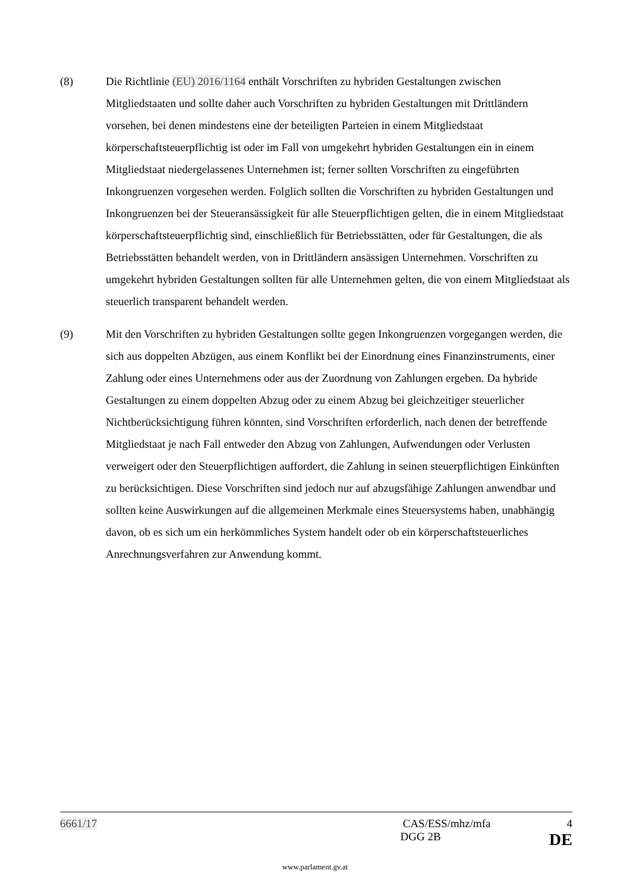(8) Die Richtlinie (EU) 2016/1164 enthält Vorschriften zu hybriden Gestaltungen zwischen Mitgliedstaaten und sollte daher auch Vorschriften zu hybriden Gestaltungen mit Drittländern vorsehen, bei denen mindestens eine der beteiligten Parteien in einem Mitgliedstaat körperschaftsteuerpflichtig ist oder im Fall von umgekehrt hybriden Gestaltungen ein in einem Mitgliedstaat niedergelassenes Unternehmen ist; ferner sollten Vorschriften zu eingeführten Inkongruenzen vorgesehen werden. Folglich sollten die Vorschriften zu hybriden Gestaltungen und Inkongruenzen bei der Steueransässigkeit für alle Steuerpflichtigen gelten, die in einem Mitgliedstaat körperschaftsteuerpflichtig sind, einschließlich für Betriebsstätten, oder für Gestaltungen, die als Betriebsstätten behandelt werden, von in Drittländern ansässigen Unternehmen. Vorschriften zu umgekehrt hybriden Gestaltungen sollten für alle Unternehmen gelten, die von einem Mitgliedstaat als steuerlich transparent behandelt werden.
(9) Mit den Vorschriften zu hybriden Gestaltungen sollte gegen Inkongruenzen vorgegangen werden, die sich aus doppelten Abzügen, aus einem Konflikt bei der Einordnung eines Finanzinstruments, einer Zahlung oder eines Unternehmens oder aus der Zuordnung von Zahlungen ergeben. Da hybride Gestaltungen zu einem doppelten Abzug oder zu einem Abzug bei gleichzeitiger steuerlicher Nichtberücksichtigung führen könnten, sind Vorschriften erforderlich, nach denen der betreffende Mitgliedstaat je nach Fall entweder den Abzug von Zahlungen, Aufwendungen oder Verlusten verweigert oder den Steuerpflichtigen auffordert, die Zahlung in seinen steuerpflichtigen Einkünften zu berücksichtigen. Diese Vorschriften sind jedoch nur auf abzugsfähige Zahlungen anwendbar und sollten keine Auswirkungen auf die allgemeinen Merkmale eines Steuersystems haben, unabhängig davon, ob es sich um ein herkömmliches System handelt oder ob ein körperschaftsteuerliches Anrechnungsverfahren zur Anwendung kommt.
6661/17 CAS/ESS/mhz/mfa 4
DGG 2B DE
www.parlament.gv.at